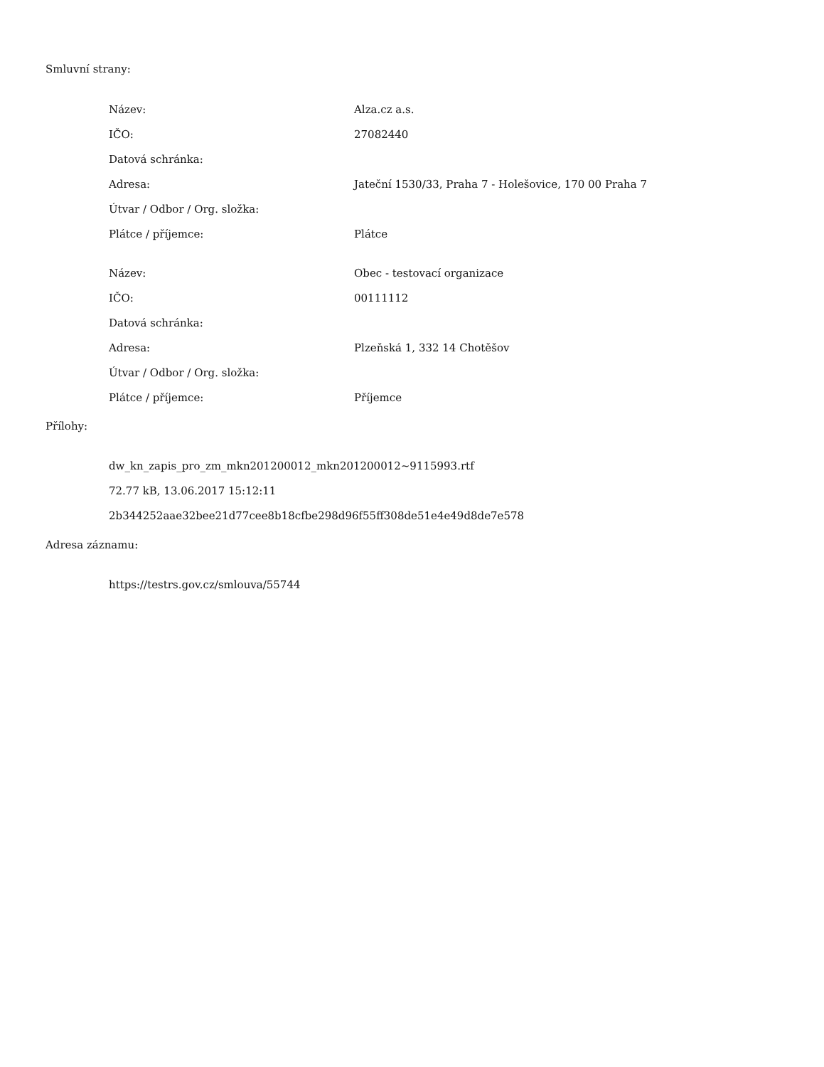Smluvní strany:
| Název: | Alza.cz a.s. |
| IČO: | 27082440 |
| Datová schránka: | |
| Adresa: | Jateční 1530/33, Praha 7 - Holešovice, 170 00 Praha 7 |
| Útvar / Odbor / Org. složka: | |
| Plátce / příjemce: | Plátce |
| Název: | Obec - testovací organizace |
| IČO: | 00111112 |
| Datová schránka: | |
| Adresa: | Plzeňská 1, 332 14 Chotěšov |
| Útvar / Odbor / Org. složka: | |
| Plátce / příjemce: | Příjemce |
Přílohy:
dw_kn_zapis_pro_zm_mkn201200012_mkn201200012~9115993.rtf
72.77 kB, 13.06.2017 15:12:11
2b344252aae32bee21d77cee8b18cfbe298d96f55ff308de51e4e49d8de7e578
Adresa záznamu:
https://testrs.gov.cz/smlouva/55744